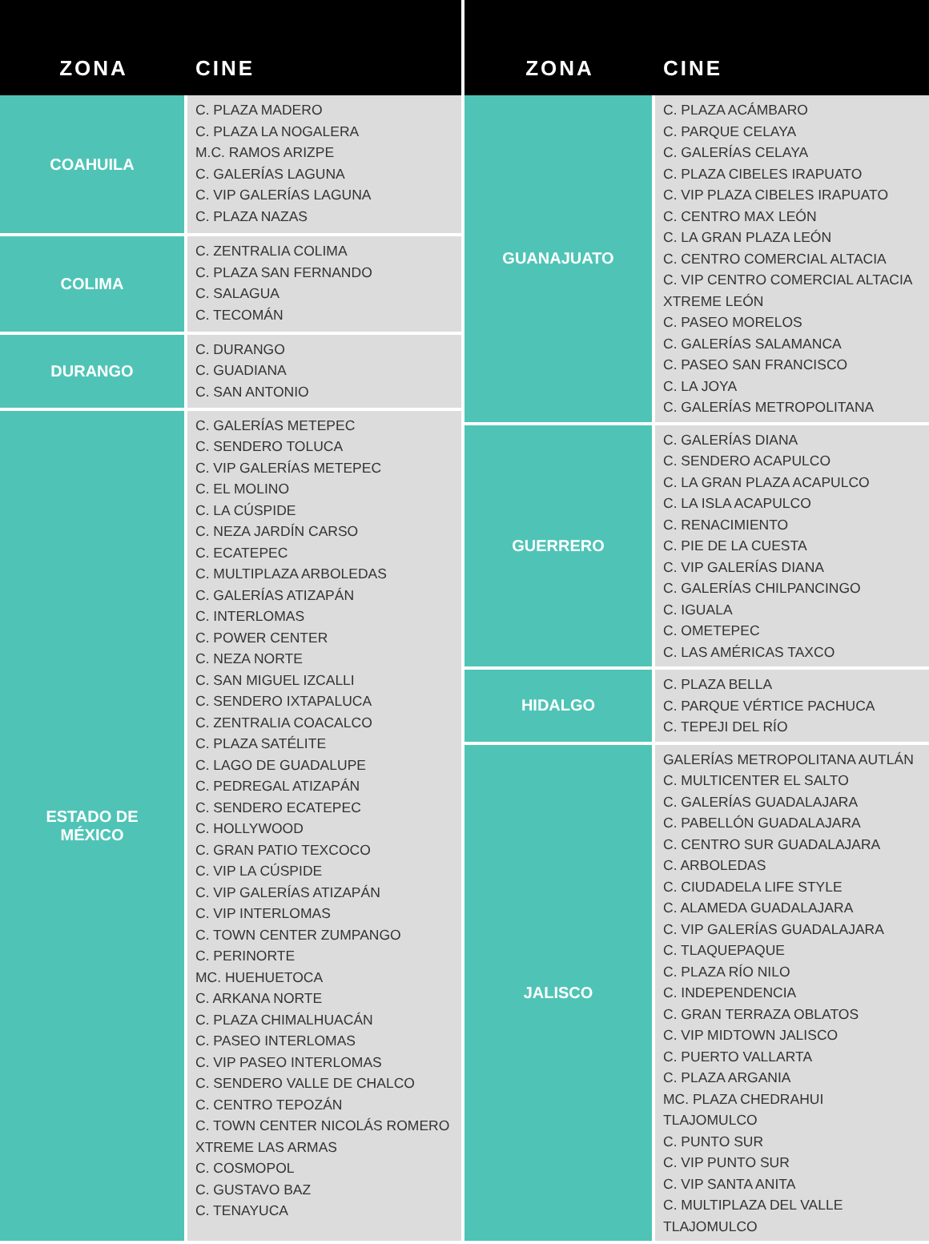| ZONA | CINE |
| --- | --- |
| COAHUILA | C. PLAZA MADERO C. PLAZA LA NOGALERA M.C. RAMOS ARIZPE C. GALERÍAS LAGUNA C. VIP GALERÍAS LAGUNA C. PLAZA NAZAS |
| COLIMA | C. ZENTRALIA COLIMA C. PLAZA SAN FERNANDO C. SALAGUA C. TECOMÁN |
| DURANGO | C. DURANGO C. GUADIANA C. SAN ANTONIO |
| ESTADO DE MÉXICO | C. GALERÍAS METEPEC C. SENDERO TOLUCA C. VIP GALERÍAS METEPEC C. EL MOLINO C. LA CÚSPIDE C. NEZA JARDÍN CARSO C. ECATEPEC C. MULTIPLAZA ARBOLEDAS C. GALERÍAS ATIZAPÁN C. INTERLOMAS C. POWER CENTER C. NEZA NORTE C. SAN MIGUEL IZCALLI C. SENDERO IXTAPALUCA C. ZENTRALIA COACALCO C. PLAZA SATÉLITE C. LAGO DE GUADALUPE C. PEDREGAL ATIZAPÁN C. SENDERO ECATEPEC C. HOLLYWOOD C. GRAN PATIO TEXCOCO C. VIP LA CÚSPIDE C. VIP GALERÍAS ATIZAPÁN C. VIP INTERLOMAS C. TOWN CENTER ZUMPANGO C. PERINORTE MC. HUEHUETOCA C. ARKANA NORTE C. PLAZA CHIMALHUACÁN C. PASEO INTERLOMAS C. VIP PASEO INTERLOMAS C. SENDERO VALLE DE CHALCO C. CENTRO TEPOZÁN C. TOWN CENTER NICOLÁS ROMERO XTREME LAS ARMAS C. COSMOPOL C. GUSTAVO BAZ C. TENAYUCA |
| ZONA | CINE |
| --- | --- |
| GUANAJUATO | C. PLAZA ACÁMBARO C. PARQUE CELAYA C. GALERÍAS CELAYA C. PLAZA CIBELES IRAPUATO C. VIP PLAZA CIBELES IRAPUATO C. CENTRO MAX LEÓN C. LA GRAN PLAZA LEÓN C. CENTRO COMERCIAL ALTACIA C. VIP CENTRO COMERCIAL ALTACIA XTREME LEÓN C. PASEO MORELOS C. GALERÍAS SALAMANCA C. PASEO SAN FRANCISCO C. LA JOYA C. GALERÍAS METROPOLITANA |
| GUERRERO | C. GALERÍAS DIANA C. SENDERO ACAPULCO C. LA GRAN PLAZA ACAPULCO C. LA ISLA ACAPULCO C. RENACIMIENTO C. PIE DE LA CUESTA C. VIP GALERÍAS DIANA C. GALERÍAS CHILPANCINGO C. IGUALA C. OMETEPEC C. LAS AMÉRICAS TAXCO |
| HIDALGO | C. PLAZA BELLA C. PARQUE VÉRTICE PACHUCA C. TEPEJI DEL RÍO |
| JALISCO | GALERÍAS METROPOLITANA AUTLÁN C. MULTICENTER EL SALTO C. GALERÍAS GUADALAJARA C. PABELLÓN GUADALAJARA C. CENTRO SUR GUADALAJARA C. ARBOLEDAS C. CIUDADELA LIFE STYLE C. ALAMEDA GUADALAJARA C. VIP GALERÍAS GUADALAJARA C. TLAQUEPAQUE C. PLAZA RÍO NILO C. INDEPENDENCIA C. GRAN TERRAZA OBLATOS C. VIP MIDTOWN JALISCO C. PUERTO VALLARTA C. PLAZA ARGANIA MC. PLAZA CHEDRAHUI TLAJOMULCO C. PUNTO SUR C. VIP PUNTO SUR C. VIP SANTA ANITA C. MULTIPLAZA DEL VALLE TLAJOMULCO |